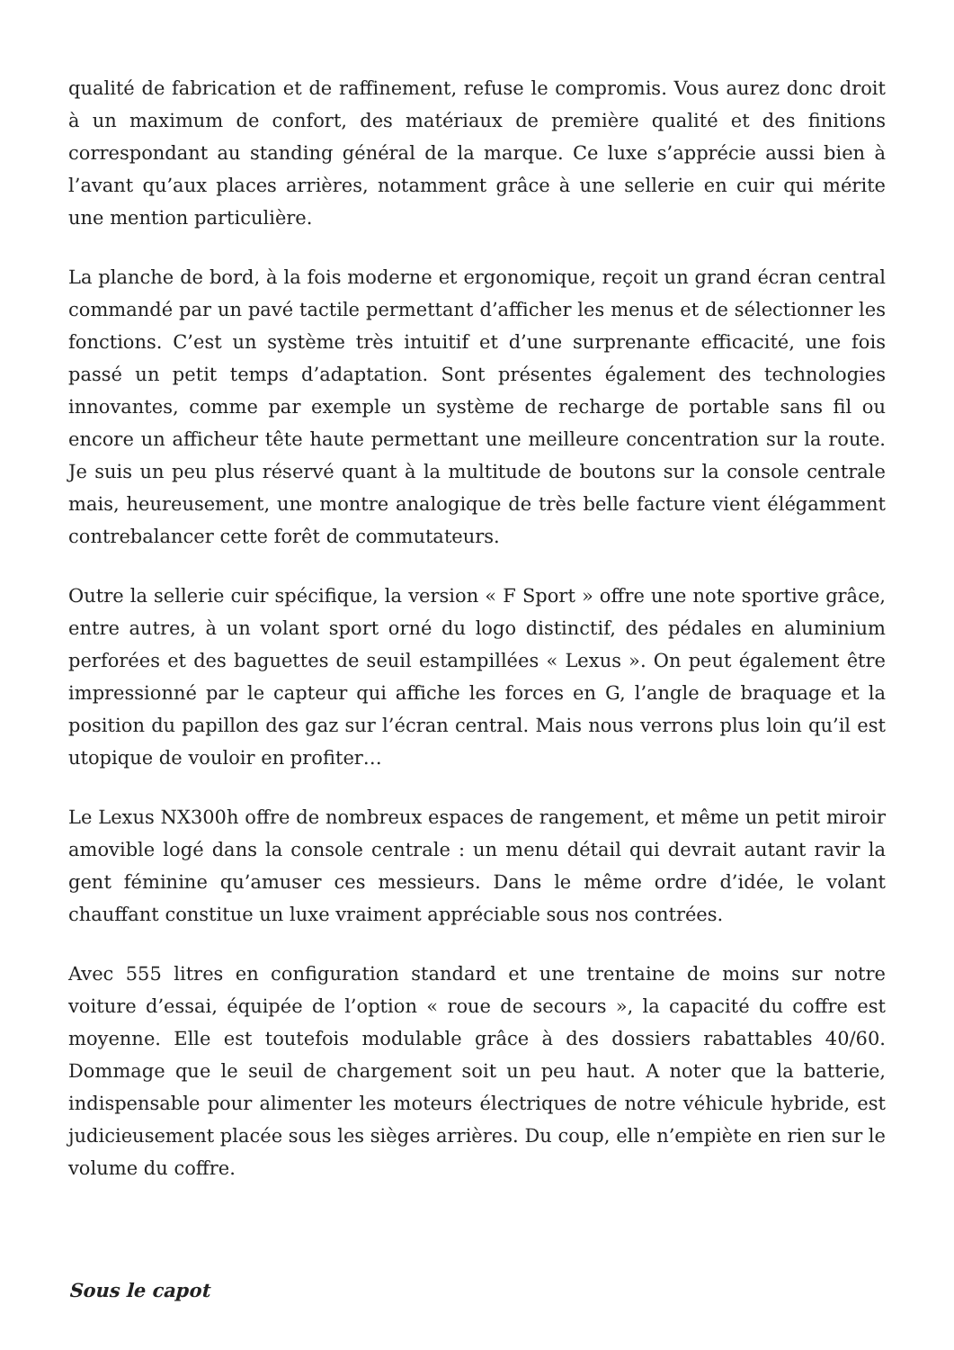qualité de fabrication et de raffinement, refuse le compromis. Vous aurez donc droit à un maximum de confort, des matériaux de première qualité et des finitions correspondant au standing général de la marque. Ce luxe s’apprécie aussi bien à l’avant qu’aux places arrières, notamment grâce à une sellerie en cuir qui mérite une mention particulière.
La planche de bord, à la fois moderne et ergonomique, reçoit un grand écran central commandé par un pavé tactile permettant d’afficher les menus et de sélectionner les fonctions. C’est un système très intuitif et d’une surprenante efficacité, une fois passé un petit temps d’adaptation. Sont présentes également des technologies innovantes, comme par exemple un système de recharge de portable sans fil ou encore un afficheur tête haute permettant une meilleure concentration sur la route. Je suis un peu plus réservé quant à la multitude de boutons sur la console centrale mais, heureusement, une montre analogique de très belle facture vient élégamment contrebalancer cette forêt de commutateurs.
Outre la sellerie cuir spécifique, la version « F Sport » offre une note sportive grâce, entre autres, à un volant sport orné du logo distinctif, des pédales en aluminium perforées et des baguettes de seuil estampillées « Lexus ». On peut également être impressionné par le capteur qui affiche les forces en G, l’angle de braquage et la position du papillon des gaz sur l’écran central. Mais nous verrons plus loin qu’il est utopique de vouloir en profiter…
Le Lexus NX300h offre de nombreux espaces de rangement, et même un petit miroir amovible logé dans la console centrale : un menu détail qui devrait autant ravir la gent féminine qu’amuser ces messieurs. Dans le même ordre d’idée, le volant chauffant constitue un luxe vraiment appréciable sous nos contrées.
Avec 555 litres en configuration standard et une trentaine de moins sur notre voiture d’essai, équipée de l’option « roue de secours », la capacité du coffre est moyenne. Elle est toutefois modulable grâce à des dossiers rabattables 40/60. Dommage que le seuil de chargement soit un peu haut. A noter que la batterie, indispensable pour alimenter les moteurs électriques de notre véhicule hybride, est judicieusement placée sous les sièges arrières. Du coup, elle n’empiète en rien sur le volume du coffre.
Sous le capot